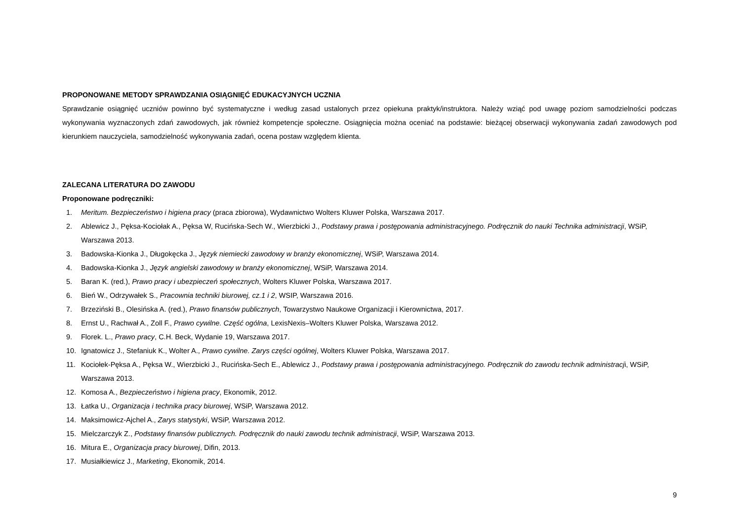PROPONOWANE METODY SPRAWDZANIA OSIĄGNIĘĆ EDUKACYJNYCH UCZNIA
Sprawdzanie osiągnięć uczniów powinno być systematyczne i według zasad ustalonych przez opiekuna praktyk/instruktora. Należy wziąć pod uwagę poziom samodzielności podczas wykonywania wyznaczonych zdań zawodowych, jak również kompetencje społeczne. Osiągnięcia można oceniać na podstawie: bieżącej obserwacji wykonywania zadań zawodowych pod kierunkiem nauczyciela, samodzielność wykonywania zadań, ocena postaw względem klienta.
ZALECANA LITERATURA DO ZAWODU
Proponowane podręczniki:
1. Meritum. Bezpieczeństwo i higiena pracy (praca zbiorowa), Wydawnictwo Wolters Kluwer Polska, Warszawa 2017.
2. Ablewicz J., Pęksa-Kociołak A., Pęksa W, Rucińska-Sech W., Wierzbicki J., Podstawy prawa i postępowania administracyjnego. Podręcznik do nauki Technika administracji, WSiP, Warszawa 2013.
3. Badowska-Kionka J., Długokęcka J., Język niemiecki zawodowy w branży ekonomicznej, WSiP, Warszawa 2014.
4. Badowska-Kionka J., Język angielski zawodowy w branży ekonomicznej, WSiP, Warszawa 2014.
5. Baran K. (red.), Prawo pracy i ubezpieczeń społecznych, Wolters Kluwer Polska, Warszawa 2017.
6. Bień W., Odrzywałek S., Pracownia techniki biurowej, cz.1 i 2, WSIP, Warszawa 2016.
7. Brzeziński B., Olesińska A. (red.), Prawo finansów publicznych, Towarzystwo Naukowe Organizacji i Kierownictwa, 2017.
8. Ernst U., Rachwał A., Zoll F., Prawo cywilne. Część ogólna, LexisNexis–Wolters Kluwer Polska, Warszawa 2012.
9. Florek. L., Prawo pracy, C.H. Beck, Wydanie 19, Warszawa 2017.
10. Ignatowicz J., Stefaniuk K., Wolter A., Prawo cywilne. Zarys części ogólnej, Wolters Kluwer Polska, Warszawa 2017.
11. Kociołek-Pęksa A., Pęksa W., Wierzbicki J., Rucińska-Sech E., Ablewicz J., Podstawy prawa i postępowania administracyjnego. Podręcznik do zawodu technik administracji, WSiP, Warszawa 2013.
12. Komosa A., Bezpieczeństwo i higiena pracy, Ekonomik, 2012.
13. Łatka U., Organizacja i technika pracy biurowej, WSiP, Warszawa 2012.
14. Maksimowicz-Ajchel A., Zarys statystyki, WSiP, Warszawa 2012.
15. Mielczarczyk Z., Podstawy finansów publicznych. Podręcznik do nauki zawodu technik administracji, WSiP, Warszawa 2013.
16. Mitura E., Organizacja pracy biurowej, Difin, 2013.
17. Musiałkiewicz J., Marketing, Ekonomik, 2014.
9